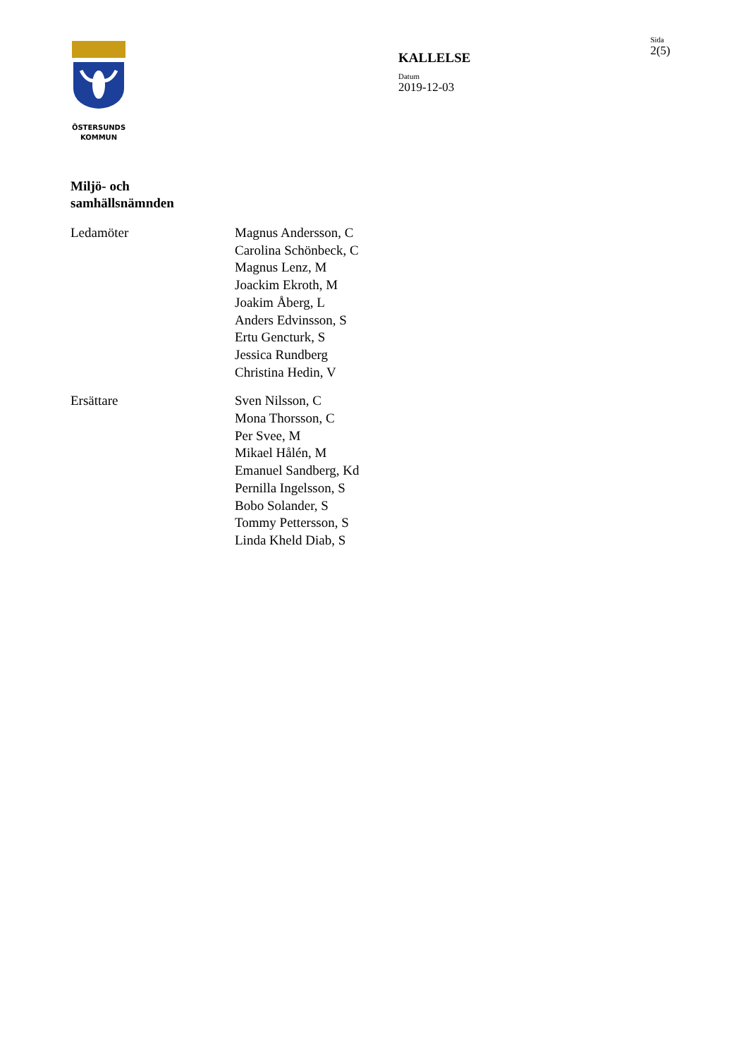ÖSTERSUNDS
KOMMUN
KALLELSE
Datum
2019-12-03
Sida
2(5)
Miljö- och samhällsnämnden
Ledamöter Magnus Andersson, C
Carolina Schönbeck, C
Magnus Lenz, M
Joackim Ekroth, M
Joakim Åberg, L
Anders Edvinsson, S
Ertu Gencturk, S
Jessica Rundberg
Christina Hedin, V
Ersättare Sven Nilsson, C
Mona Thorsson, C
Per Svee, M
Mikael Hålén, M
Emanuel Sandberg, Kd
Pernilla Ingelsson, S
Bobo Solander, S
Tommy Pettersson, S
Linda Kheld Diab, S